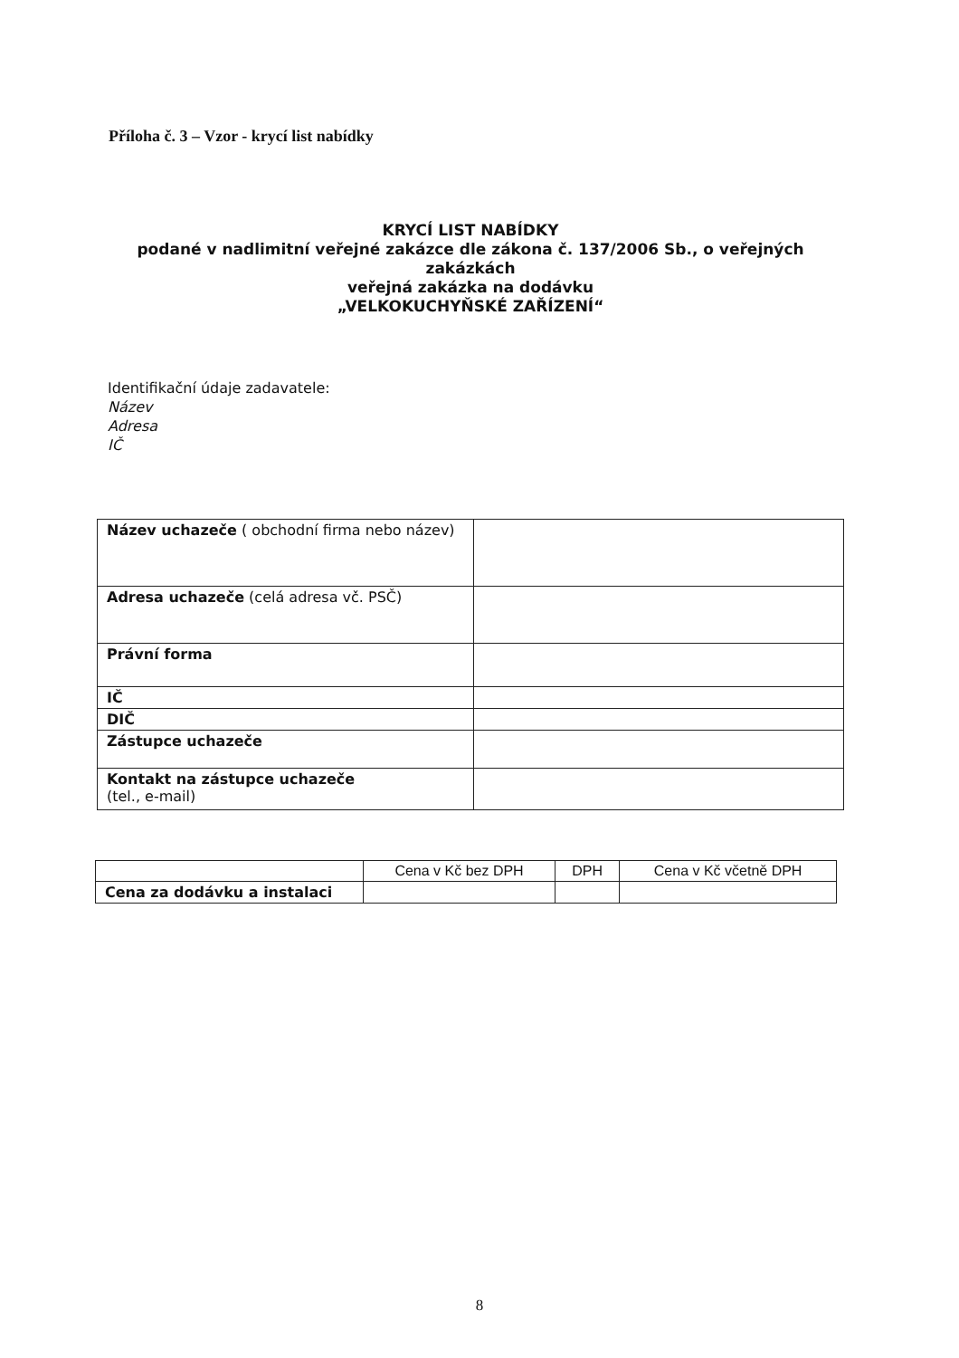Příloha č. 3 – Vzor - krycí list nabídky
KRYCÍ LIST NABÍDKY
podané v nadlimitní veřejné zakázce dle zákona č. 137/2006 Sb., o veřejných zakázkách
veřejná zakázka na dodávku
„VELKOKUCHYŇSKÉ ZAŘÍZENÍ“
Identifikační údaje zadavatele:
Název
Adresa
IČ
| Název uchazeče ( obchodní firma nebo název) | |
| Adresa uchazeče (celá adresa vč. PSČ) | |
| Právní forma | |
| IČ | |
| DIČ | |
| Zástupce uchazeče | |
| Kontakt na zástupce uchazeče (tel., e-mail) | |
| | Cena v Kč bez DPH | DPH | Cena v Kč včetně DPH |
| --- | --- | --- | --- |
| Cena za dodávku a instalaci | | | |
8